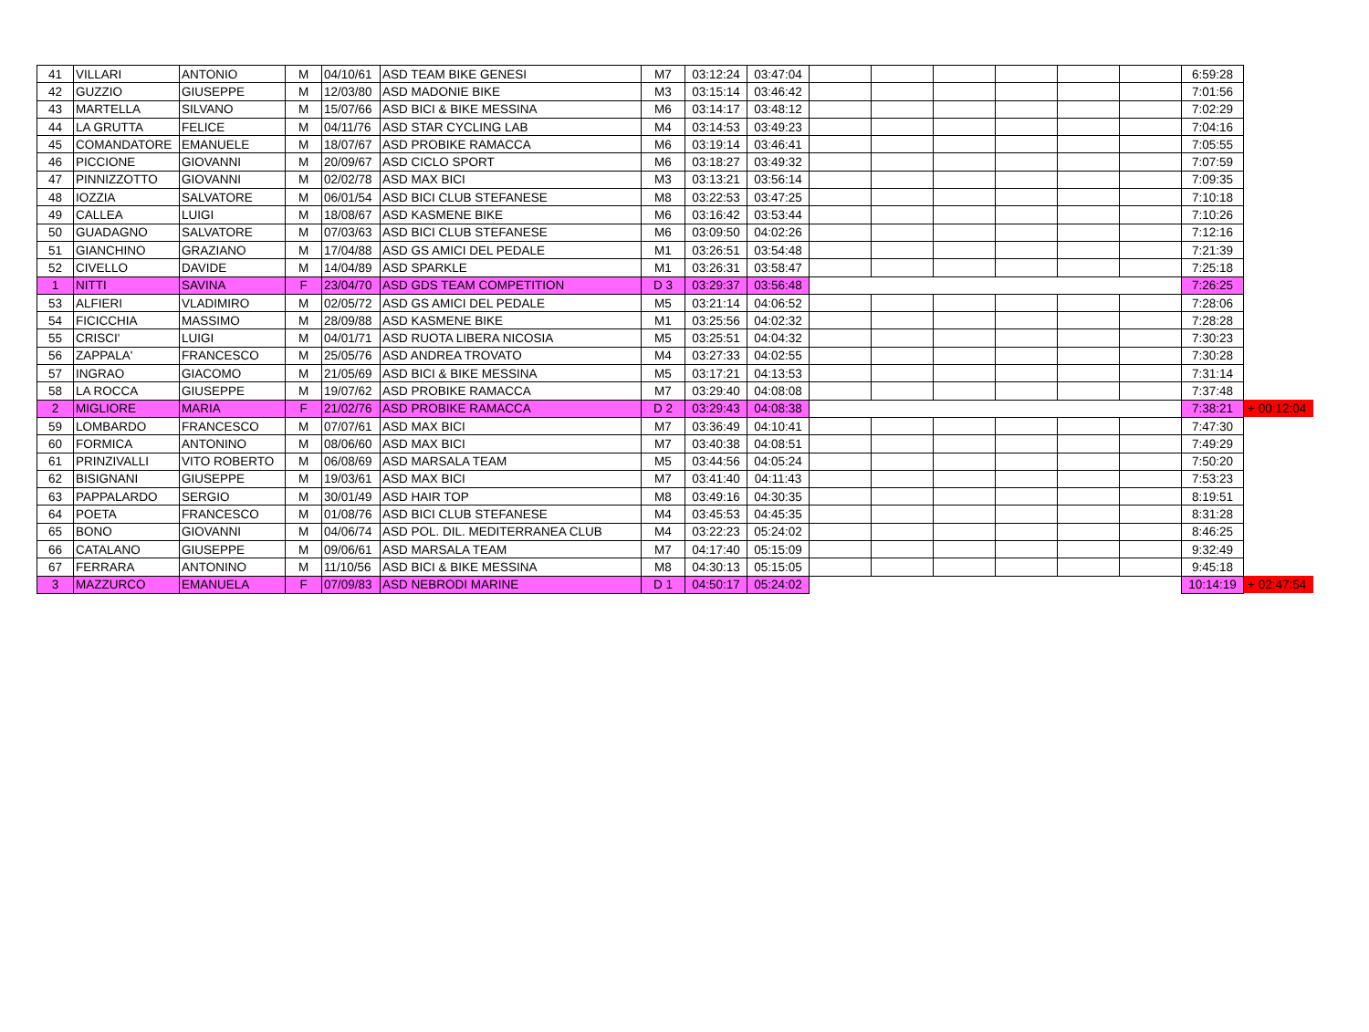| 41 | VILLARI | ANTONIO | M | 04/10/61 | ASD TEAM BIKE GENESI | M7 | 03:12:24 | 03:47:04 | | | | | | | 6:59:28 | |
| 42 | GUZZIO | GIUSEPPE | M | 12/03/80 | ASD MADONIE BIKE | M3 | 03:15:14 | 03:46:42 | | | | | | | 7:01:56 | |
| 43 | MARTELLA | SILVANO | M | 15/07/66 | ASD BICI & BIKE MESSINA | M6 | 03:14:17 | 03:48:12 | | | | | | | 7:02:29 | |
| 44 | LA GRUTTA | FELICE | M | 04/11/76 | ASD STAR CYCLING LAB | M4 | 03:14:53 | 03:49:23 | | | | | | | 7:04:16 | |
| 45 | COMANDATORE | EMANUELE | M | 18/07/67 | ASD PROBIKE RAMACCA | M6 | 03:19:14 | 03:46:41 | | | | | | | 7:05:55 | |
| 46 | PICCIONE | GIOVANNI | M | 20/09/67 | ASD CICLO SPORT | M6 | 03:18:27 | 03:49:32 | | | | | | | 7:07:59 | |
| 47 | PINNIZZOTTO | GIOVANNI | M | 02/02/78 | ASD MAX BICI | M3 | 03:13:21 | 03:56:14 | | | | | | | 7:09:35 | |
| 48 | IOZZIA | SALVATORE | M | 06/01/54 | ASD BICI CLUB STEFANESE | M8 | 03:22:53 | 03:47:25 | | | | | | | 7:10:18 | |
| 49 | CALLEA | LUIGI | M | 18/08/67 | ASD KASMENE BIKE | M6 | 03:16:42 | 03:53:44 | | | | | | | 7:10:26 | |
| 50 | GUADAGNO | SALVATORE | M | 07/03/63 | ASD BICI CLUB STEFANESE | M6 | 03:09:50 | 04:02:26 | | | | | | | 7:12:16 | |
| 51 | GIANCHINO | GRAZIANO | M | 17/04/88 | ASD GS AMICI DEL PEDALE | M1 | 03:26:51 | 03:54:48 | | | | | | | 7:21:39 | |
| 52 | CIVELLO | DAVIDE | M | 14/04/89 | ASD SPARKLE | M1 | 03:26:31 | 03:58:47 | | | | | | | 7:25:18 | |
| 1 | NITTI | SAVINA | F | 23/04/70 | ASD GDS TEAM COMPETITION | D 3 | 03:29:37 | 03:56:48 | | | | | | | 7:26:25 | |
| 53 | ALFIERI | VLADIMIRO | M | 02/05/72 | ASD GS AMICI DEL PEDALE | M5 | 03:21:14 | 04:06:52 | | | | | | | 7:28:06 | |
| 54 | FICICCHIA | MASSIMO | M | 28/09/88 | ASD KASMENE BIKE | M1 | 03:25:56 | 04:02:32 | | | | | | | 7:28:28 | |
| 55 | CRISCI' | LUIGI | M | 04/01/71 | ASD RUOTA LIBERA NICOSIA | M5 | 03:25:51 | 04:04:32 | | | | | | | 7:30:23 | |
| 56 | ZAPPALA' | FRANCESCO | M | 25/05/76 | ASD ANDREA TROVATO | M4 | 03:27:33 | 04:02:55 | | | | | | | 7:30:28 | |
| 57 | INGRAO | GIACOMO | M | 21/05/69 | ASD BICI & BIKE MESSINA | M5 | 03:17:21 | 04:13:53 | | | | | | | 7:31:14 | |
| 58 | LA ROCCA | GIUSEPPE | M | 19/07/62 | ASD PROBIKE RAMACCA | M7 | 03:29:40 | 04:08:08 | | | | | | | 7:37:48 | |
| 2 | MIGLIORE | MARIA | F | 21/02/76 | ASD PROBIKE RAMACCA | D 2 | 03:29:43 | 04:08:38 | | | | | | | 7:38:21 | + 00:12:04 |
| 59 | LOMBARDO | FRANCESCO | M | 07/07/61 | ASD MAX BICI | M7 | 03:36:49 | 04:10:41 | | | | | | | 7:47:30 | |
| 60 | FORMICA | ANTONINO | M | 08/06/60 | ASD MAX BICI | M7 | 03:40:38 | 04:08:51 | | | | | | | 7:49:29 | |
| 61 | PRINZIVALLI | VITO ROBERTO | M | 06/08/69 | ASD MARSALA TEAM | M5 | 03:44:56 | 04:05:24 | | | | | | | 7:50:20 | |
| 62 | BISIGNANI | GIUSEPPE | M | 19/03/61 | ASD MAX BICI | M7 | 03:41:40 | 04:11:43 | | | | | | | 7:53:23 | |
| 63 | PAPPALARDO | SERGIO | M | 30/01/49 | ASD HAIR TOP | M8 | 03:49:16 | 04:30:35 | | | | | | | 8:19:51 | |
| 64 | POETA | FRANCESCO | M | 01/08/76 | ASD BICI CLUB STEFANESE | M4 | 03:45:53 | 04:45:35 | | | | | | | 8:31:28 | |
| 65 | BONO | GIOVANNI | M | 04/06/74 | ASD POL. DIL. MEDITERRANEA CLUB | M4 | 03:22:23 | 05:24:02 | | | | | | | 8:46:25 | |
| 66 | CATALANO | GIUSEPPE | M | 09/06/61 | ASD MARSALA TEAM | M7 | 04:17:40 | 05:15:09 | | | | | | | 9:32:49 | |
| 67 | FERRARA | ANTONINO | M | 11/10/56 | ASD BICI & BIKE MESSINA | M8 | 04:30:13 | 05:15:05 | | | | | | | 9:45:18 | |
| 3 | MAZZURCO | EMANUELA | F | 07/09/83 | ASD NEBRODI MARINE | D 1 | 04:50:17 | 05:24:02 | | | | | | | 10:14:19 | + 02:47:54 |